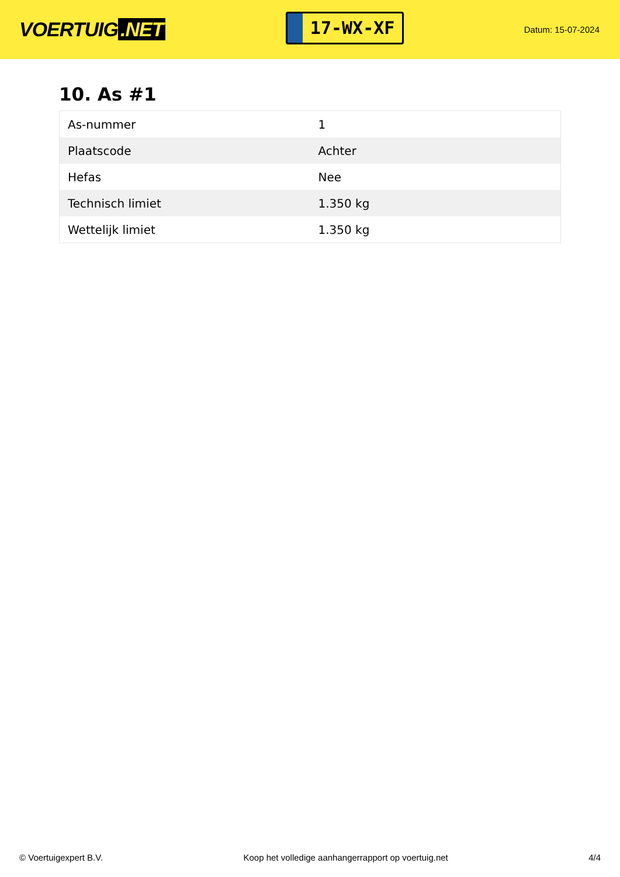VOERTUIG.NET
17-WX-XF
Datum: 15-07-2024
10. As #1
| As-nummer | 1 |
| Plaatscode | Achter |
| Hefas | Nee |
| Technisch limiet | 1.350 kg |
| Wettelijk limiet | 1.350 kg |
© Voertuigexpert B.V. Koop het volledige aanhangerrapport op voertuig.net 4/4